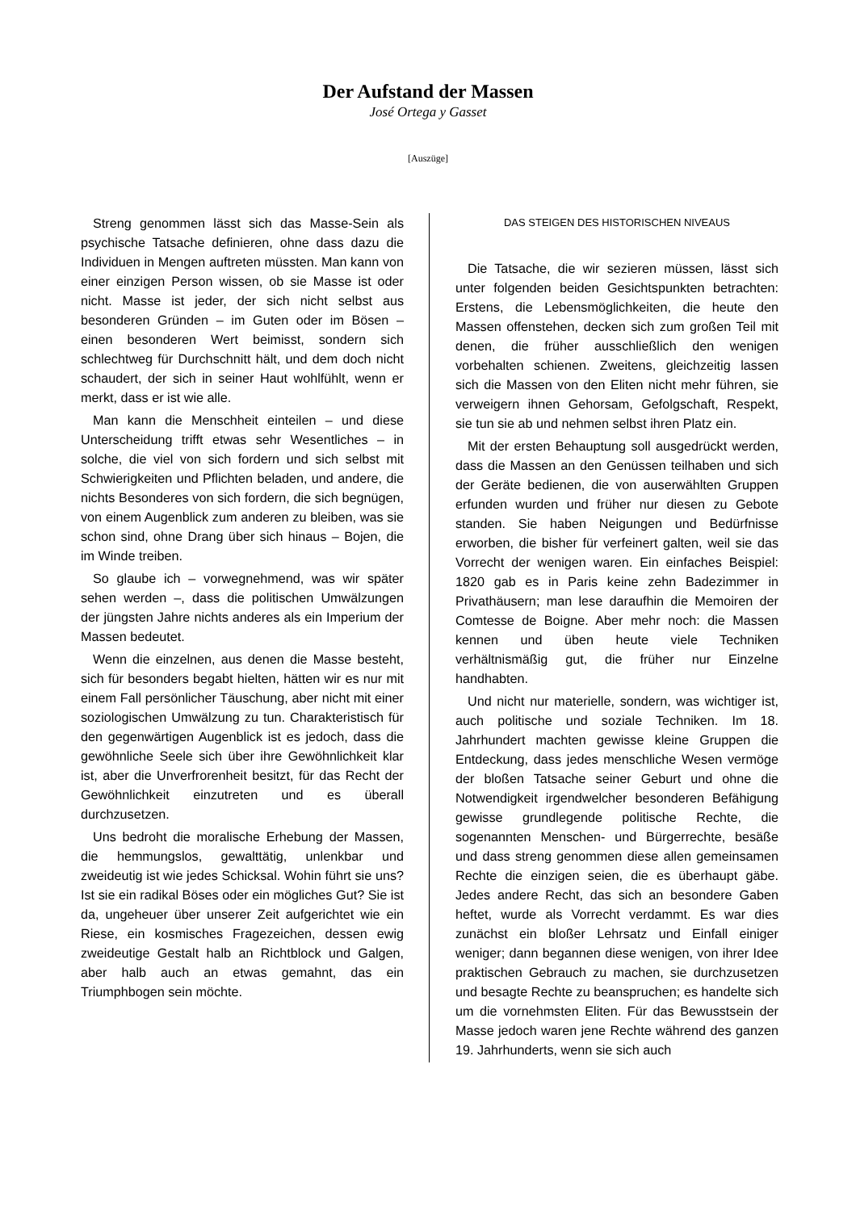Der Aufstand der Massen
José Ortega y Gasset
[Auszüge]
Streng genommen lässt sich das Masse-Sein als psychische Tatsache definieren, ohne dass dazu die Individuen in Mengen auftreten müssten. Man kann von einer einzigen Person wissen, ob sie Masse ist oder nicht. Masse ist jeder, der sich nicht selbst aus besonderen Gründen – im Guten oder im Bösen – einen besonderen Wert beimisst, sondern sich schlechtweg für Durchschnitt hält, und dem doch nicht schaudert, der sich in seiner Haut wohlfühlt, wenn er merkt, dass er ist wie alle.
Man kann die Menschheit einteilen – und diese Unterscheidung trifft etwas sehr Wesentliches – in solche, die viel von sich fordern und sich selbst mit Schwierigkeiten und Pflichten beladen, und andere, die nichts Besonderes von sich fordern, die sich begnügen, von einem Augenblick zum anderen zu bleiben, was sie schon sind, ohne Drang über sich hinaus – Bojen, die im Winde treiben.
So glaube ich – vorwegnehmend, was wir später sehen werden –, dass die politischen Umwälzungen der jüngsten Jahre nichts anderes als ein Imperium der Massen bedeutet.
Wenn die einzelnen, aus denen die Masse besteht, sich für besonders begabt hielten, hätten wir es nur mit einem Fall persönlicher Täuschung, aber nicht mit einer soziologischen Umwälzung zu tun. Charakteristisch für den gegenwärtigen Augenblick ist es jedoch, dass die gewöhnliche Seele sich über ihre Gewöhnlichkeit klar ist, aber die Unverfrorenheit besitzt, für das Recht der Gewöhnlichkeit einzutreten und es überall durchzusetzen.
Uns bedroht die moralische Erhebung der Massen, die hemmungslos, gewalttätig, unlenkbar und zweideutig ist wie jedes Schicksal. Wohin führt sie uns? Ist sie ein radikal Böses oder ein mögliches Gut? Sie ist da, ungeheuer über unserer Zeit aufgerichtet wie ein Riese, ein kosmisches Fragezeichen, dessen ewig zweideutige Gestalt halb an Richtblock und Galgen, aber halb auch an etwas gemahnt, das ein Triumphbogen sein möchte.
DAS STEIGEN DES HISTORISCHEN NIVEAUS
Die Tatsache, die wir sezieren müssen, lässt sich unter folgenden beiden Gesichtspunkten betrachten: Erstens, die Lebensmöglichkeiten, die heute den Massen offenstehen, decken sich zum großen Teil mit denen, die früher ausschließlich den wenigen vorbehalten schienen. Zweitens, gleichzeitig lassen sich die Massen von den Eliten nicht mehr führen, sie verweigern ihnen Gehorsam, Gefolgschaft, Respekt, sie tun sie ab und nehmen selbst ihren Platz ein.
Mit der ersten Behauptung soll ausgedrückt werden, dass die Massen an den Genüssen teilhaben und sich der Geräte bedienen, die von auserwählten Gruppen erfunden wurden und früher nur diesen zu Gebote standen. Sie haben Neigungen und Bedürfnisse erworben, die bisher für verfeinert galten, weil sie das Vorrecht der wenigen waren. Ein einfaches Beispiel: 1820 gab es in Paris keine zehn Badezimmer in Privathäusern; man lese daraufhin die Memoiren der Comtesse de Boigne. Aber mehr noch: die Massen kennen und üben heute viele Techniken verhältnismäßig gut, die früher nur Einzelne handhabten.
Und nicht nur materielle, sondern, was wichtiger ist, auch politische und soziale Techniken. Im 18. Jahrhundert machten gewisse kleine Gruppen die Entdeckung, dass jedes menschliche Wesen vermöge der bloßen Tatsache seiner Geburt und ohne die Notwendigkeit irgendwelcher besonderen Befähigung gewisse grundlegende politische Rechte, die sogenannten Menschen- und Bürgerrechte, besäße und dass streng genommen diese allen gemeinsamen Rechte die einzigen seien, die es überhaupt gäbe. Jedes andere Recht, das sich an besondere Gaben heftet, wurde als Vorrecht verdammt. Es war dies zunächst ein bloßer Lehrsatz und Einfall einiger weniger; dann begannen diese wenigen, von ihrer Idee praktischen Gebrauch zu machen, sie durchzusetzen und besagte Rechte zu beanspruchen; es handelte sich um die vornehmsten Eliten. Für das Bewusstsein der Masse jedoch waren jene Rechte während des ganzen 19. Jahrhunderts, wenn sie sich auch